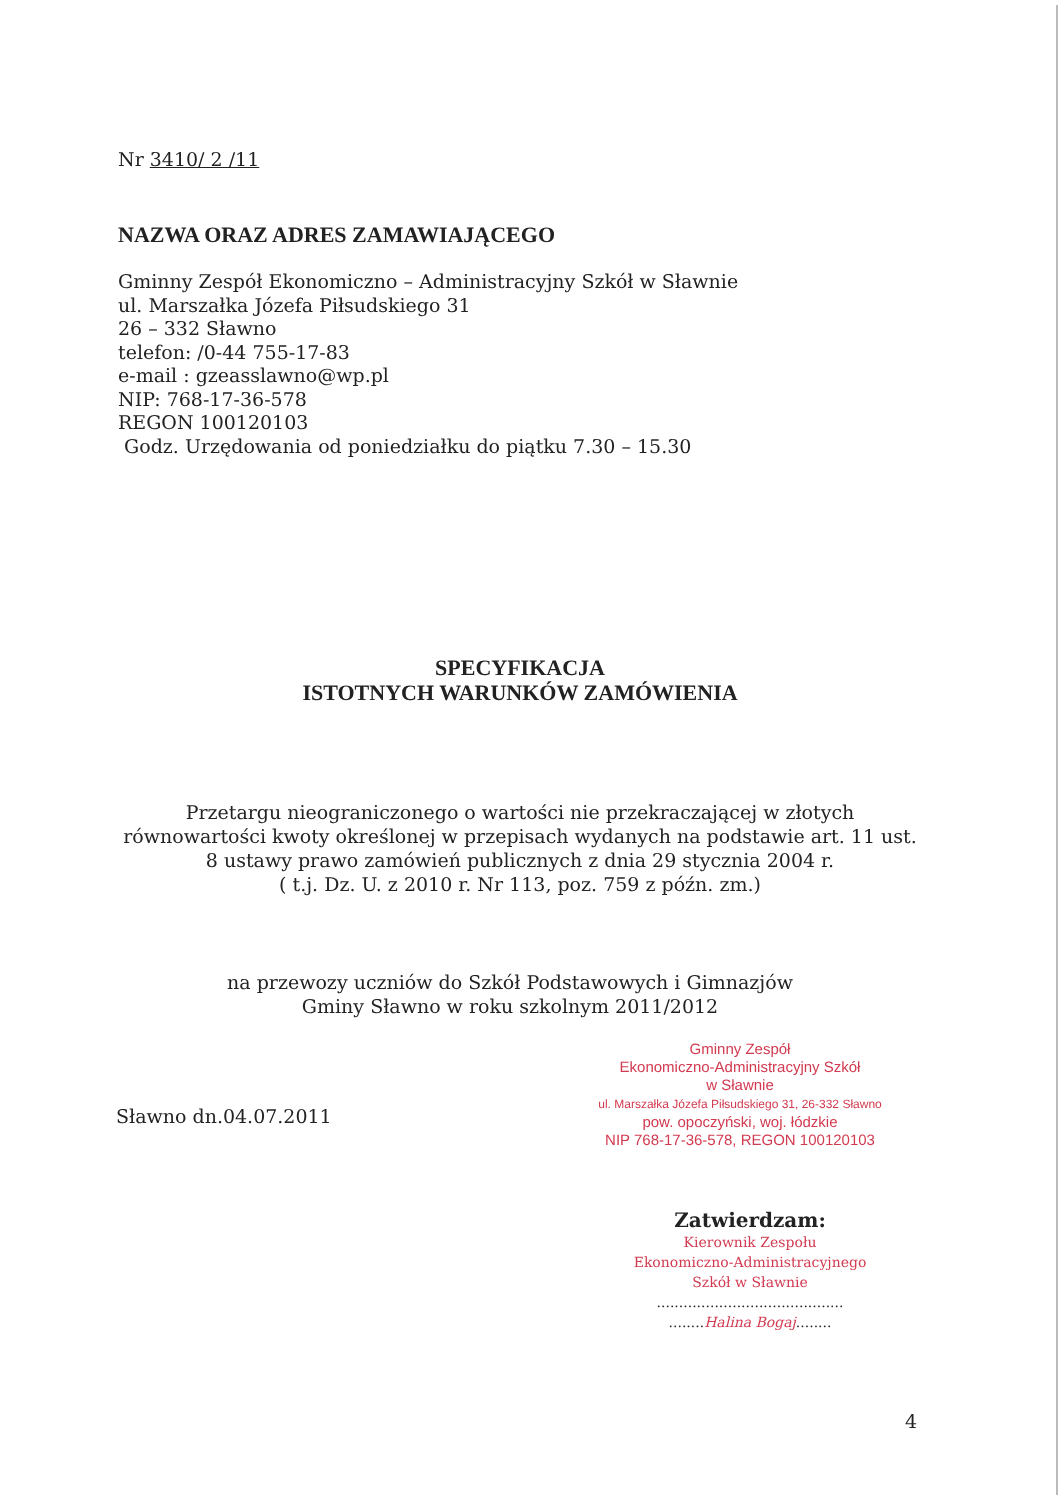Nr 3410/ 2 /11
NAZWA ORAZ ADRES ZAMAWIAJĄCEGO
Gminny Zespół Ekonomiczno – Administracyjny Szkół w Sławnie
ul. Marszałka Józefa Piłsudskiego 31
26 – 332 Sławno
telefon: /0-44 755-17-83
e-mail : gzeasslawno@wp.pl
NIP: 768-17-36-578
REGON 100120103
Godz. Urzędowania od poniedziałku do piątku 7.30 – 15.30
SPECYFIKACJA
ISTOTNYCH WARUNKÓW ZAMÓWIENIA
Przetargu nieograniczonego o wartości nie przekraczającej w złotych równowartości kwoty określonej w przepisach wydanych na podstawie art. 11 ust. 8 ustawy prawo zamówień publicznych z dnia 29 stycznia 2004 r.
( t.j. Dz. U. z 2010 r. Nr 113, poz. 759 z późn. zm.)
na przewozy uczniów do Szkół Podstawowych i Gimnazjów
Gminy Sławno w roku szkolnym 2011/2012
Gminny Zespół
Ekonomiczno-Administracyjny Szkół
w Sławnie
ul. Marszałka Józefa Piłsudskiego 31, 26-332 Sławno
pow. opoczyński, woj. łódzkie
NIP 768-17-36-578, REGON 100120103
Sławno dn.04.07.2011
Zatwierdzam:
Kierownik Zespołu
Ekonomiczno-Administracyjnego
Szkół w Sławnie
..........................................
........Halina Bogaj........
4